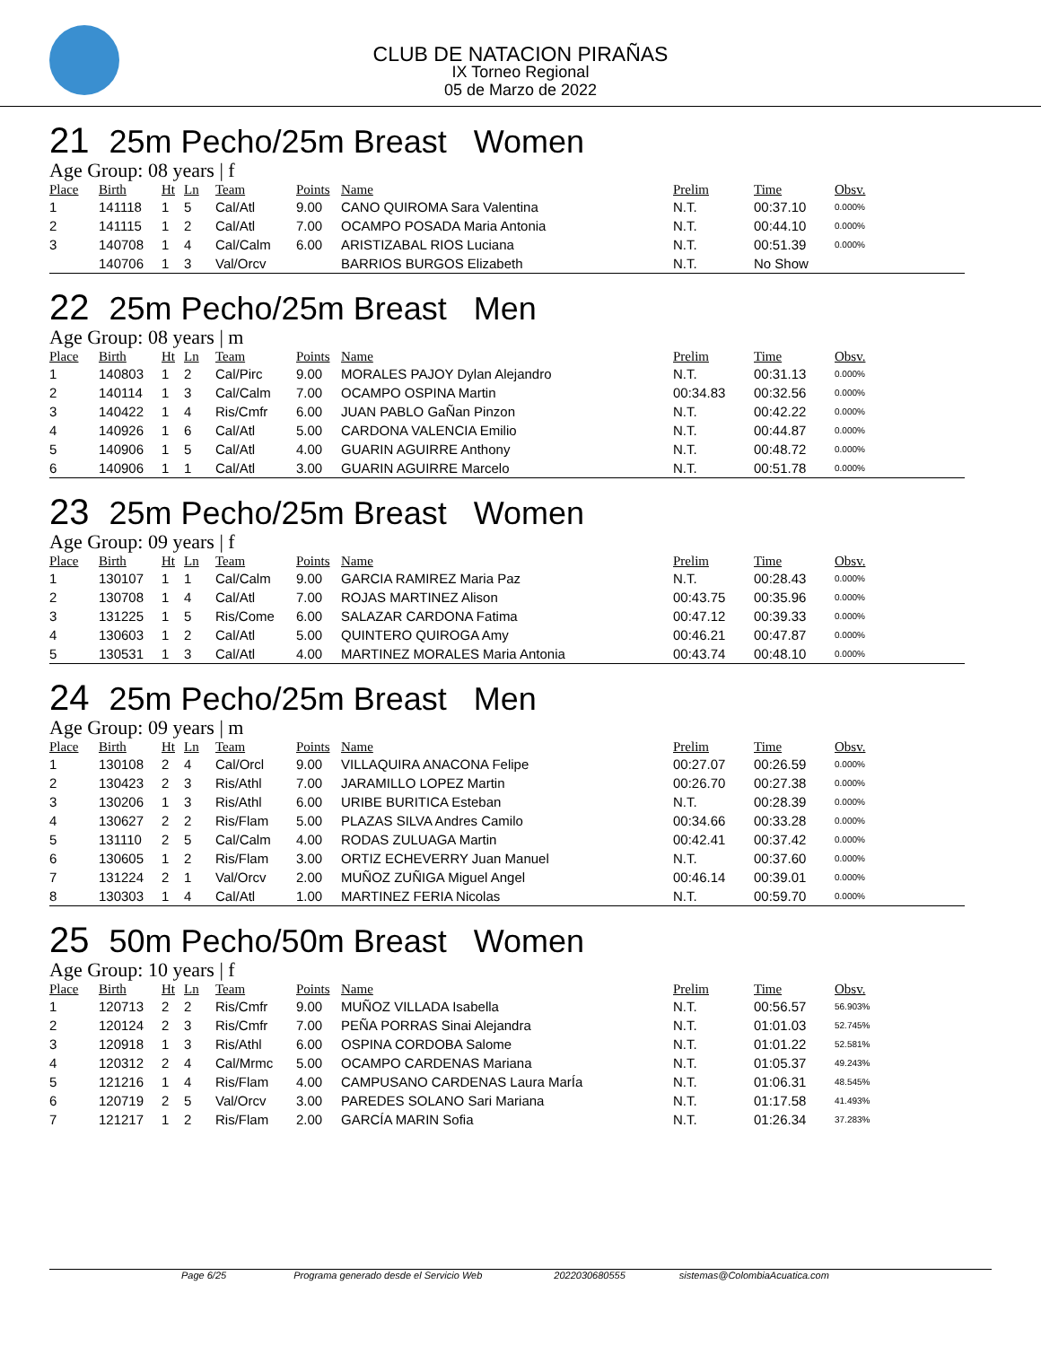CLUB DE NATACION PIRAÑAS
IX Torneo Regional
05 de Marzo de 2022
21 25m Pecho/25m Breast Women
Age Group: 08 years | f
| Place | Birth | Ht | Ln | Team | Points | Name | Prelim | Time | Obsv. |
| --- | --- | --- | --- | --- | --- | --- | --- | --- | --- |
| 1 | 141118 | 1 | 5 | Cal/Atl | 9.00 | CANO QUIROMA Sara Valentina | N.T. | 00:37.10 | 0.000% |
| 2 | 141115 | 1 | 2 | Cal/Atl | 7.00 | OCAMPO POSADA Maria Antonia | N.T. | 00:44.10 | 0.000% |
| 3 | 140708 | 1 | 4 | Cal/Calm | 6.00 | ARISTIZABAL RIOS Luciana | N.T. | 00:51.39 | 0.000% |
| | 140706 | 1 | 3 | Val/Orcv | | BARRIOS BURGOS Elizabeth | N.T. | No Show | |
22 25m Pecho/25m Breast Men
Age Group: 08 years | m
| Place | Birth | Ht | Ln | Team | Points | Name | Prelim | Time | Obsv. |
| --- | --- | --- | --- | --- | --- | --- | --- | --- | --- |
| 1 | 140803 | 1 | 2 | Cal/Pirc | 9.00 | MORALES PAJOY Dylan Alejandro | N.T. | 00:31.13 | 0.000% |
| 2 | 140114 | 1 | 3 | Cal/Calm | 7.00 | OCAMPO OSPINA Martin | 00:34.83 | 00:32.56 | 0.000% |
| 3 | 140422 | 1 | 4 | Ris/Cmfr | 6.00 | JUAN PABLO GaÑan Pinzon | N.T. | 00:42.22 | 0.000% |
| 4 | 140926 | 1 | 6 | Cal/Atl | 5.00 | CARDONA VALENCIA Emilio | N.T. | 00:44.87 | 0.000% |
| 5 | 140906 | 1 | 5 | Cal/Atl | 4.00 | GUARIN AGUIRRE Anthony | N.T. | 00:48.72 | 0.000% |
| 6 | 140906 | 1 | 1 | Cal/Atl | 3.00 | GUARIN AGUIRRE Marcelo | N.T. | 00:51.78 | 0.000% |
23 25m Pecho/25m Breast Women
Age Group: 09 years | f
| Place | Birth | Ht | Ln | Team | Points | Name | Prelim | Time | Obsv. |
| --- | --- | --- | --- | --- | --- | --- | --- | --- | --- |
| 1 | 130107 | 1 | 1 | Cal/Calm | 9.00 | GARCIA RAMIREZ Maria Paz | N.T. | 00:28.43 | 0.000% |
| 2 | 130708 | 1 | 4 | Cal/Atl | 7.00 | ROJAS MARTINEZ Alison | 00:43.75 | 00:35.96 | 0.000% |
| 3 | 131225 | 1 | 5 | Ris/Come | 6.00 | SALAZAR CARDONA Fatima | 00:47.12 | 00:39.33 | 0.000% |
| 4 | 130603 | 1 | 2 | Cal/Atl | 5.00 | QUINTERO QUIROGA Amy | 00:46.21 | 00:47.87 | 0.000% |
| 5 | 130531 | 1 | 3 | Cal/Atl | 4.00 | MARTINEZ MORALES Maria Antonia | 00:43.74 | 00:48.10 | 0.000% |
24 25m Pecho/25m Breast Men
Age Group: 09 years | m
| Place | Birth | Ht | Ln | Team | Points | Name | Prelim | Time | Obsv. |
| --- | --- | --- | --- | --- | --- | --- | --- | --- | --- |
| 1 | 130108 | 2 | 4 | Cal/Orcl | 9.00 | VILLAQUIRA ANACONA Felipe | 00:27.07 | 00:26.59 | 0.000% |
| 2 | 130423 | 2 | 3 | Ris/Athl | 7.00 | JARAMILLO LOPEZ Martin | 00:26.70 | 00:27.38 | 0.000% |
| 3 | 130206 | 1 | 3 | Ris/Athl | 6.00 | URIBE BURITICA Esteban | N.T. | 00:28.39 | 0.000% |
| 4 | 130627 | 2 | 2 | Ris/Flam | 5.00 | PLAZAS SILVA Andres Camilo | 00:34.66 | 00:33.28 | 0.000% |
| 5 | 131110 | 2 | 5 | Cal/Calm | 4.00 | RODAS ZULUAGA Martin | 00:42.41 | 00:37.42 | 0.000% |
| 6 | 130605 | 1 | 2 | Ris/Flam | 3.00 | ORTIZ ECHEVERRY Juan Manuel | N.T. | 00:37.60 | 0.000% |
| 7 | 131224 | 2 | 1 | Val/Orcv | 2.00 | MUÑOZ ZUÑIGA Miguel Angel | 00:46.14 | 00:39.01 | 0.000% |
| 8 | 130303 | 1 | 4 | Cal/Atl | 1.00 | MARTINEZ FERIA Nicolas | N.T. | 00:59.70 | 0.000% |
25 50m Pecho/50m Breast Women
Age Group: 10 years | f
| Place | Birth | Ht | Ln | Team | Points | Name | Prelim | Time | Obsv. |
| --- | --- | --- | --- | --- | --- | --- | --- | --- | --- |
| 1 | 120713 | 2 | 2 | Ris/Cmfr | 9.00 | MUÑOZ VILLADA Isabella | N.T. | 00:56.57 | 56.903% |
| 2 | 120124 | 2 | 3 | Ris/Cmfr | 7.00 | PEÑA PORRAS Sinai Alejandra | N.T. | 01:01.03 | 52.745% |
| 3 | 120918 | 1 | 3 | Ris/Athl | 6.00 | OSPINA CORDOBA Salome | N.T. | 01:01.22 | 52.581% |
| 4 | 120312 | 2 | 4 | Cal/Mrmc | 5.00 | OCAMPO CARDENAS Mariana | N.T. | 01:05.37 | 49.243% |
| 5 | 121216 | 1 | 4 | Ris/Flam | 4.00 | CAMPUSANO CARDENAS Laura MarÍa | N.T. | 01:06.31 | 48.545% |
| 6 | 120719 | 2 | 5 | Val/Orcv | 3.00 | PAREDES SOLANO Sari Mariana | N.T. | 01:17.58 | 41.493% |
| 7 | 121217 | 1 | 2 | Ris/Flam | 2.00 | GARCÍA MARIN Sofia | N.T. | 01:26.34 | 37.283% |
Page 6/25 Programa generado desde el Servicio Web 2022030680555 sistemas@ColombiaAcuatica.com